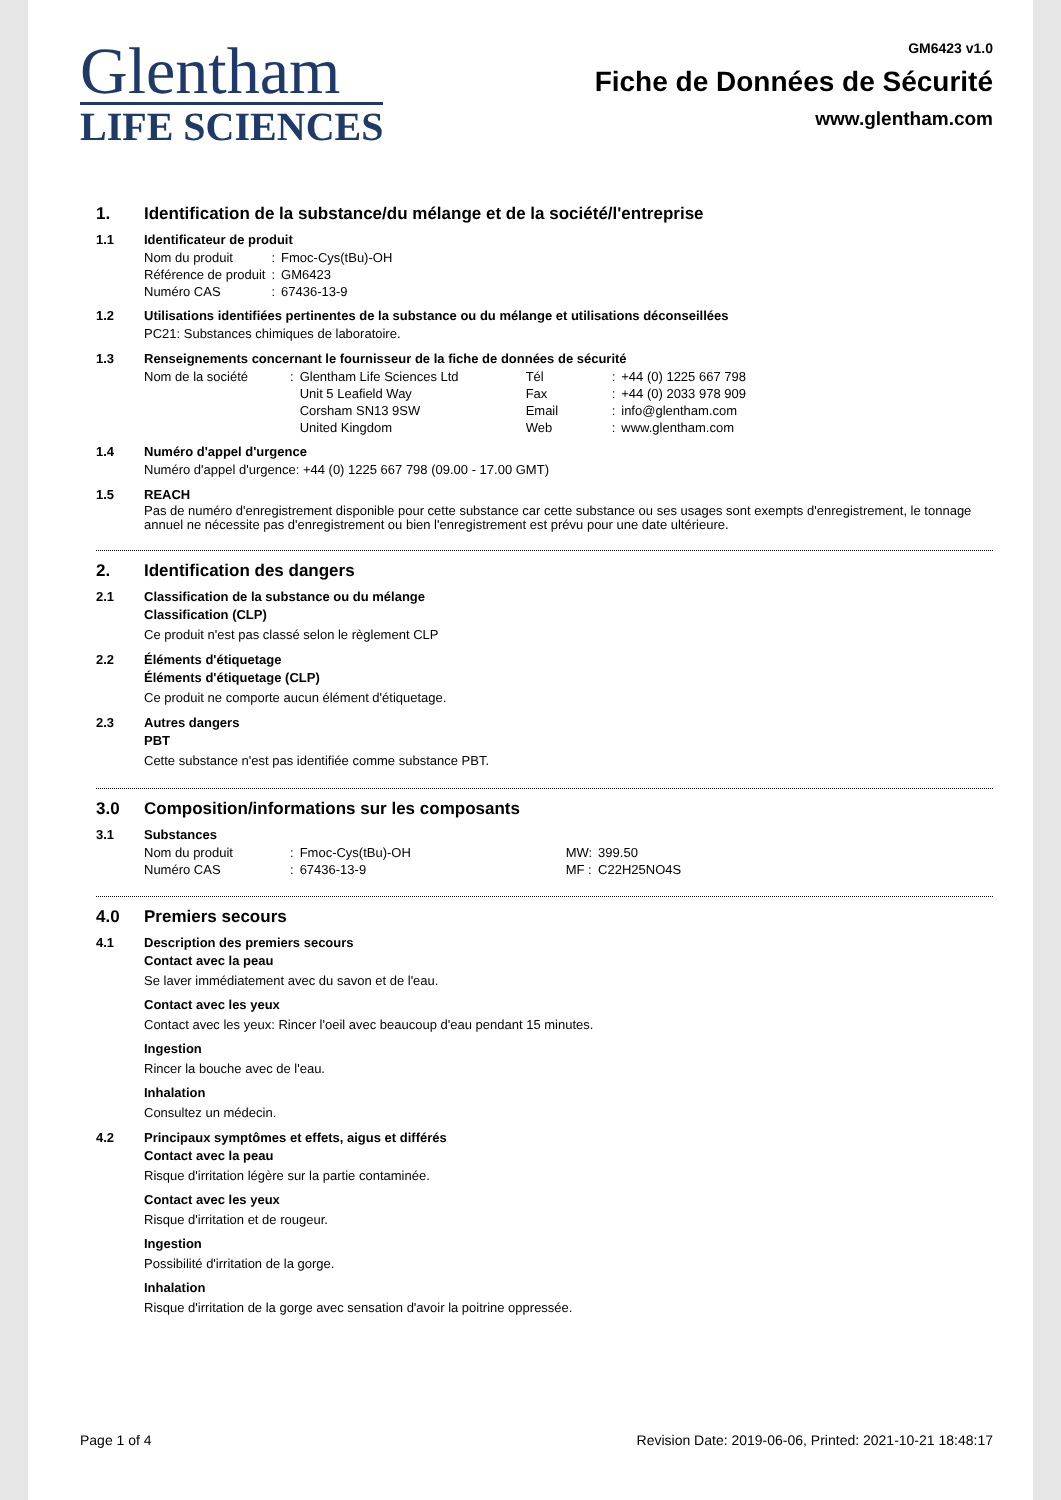Glentham
LIFE SCIENCES
GM6423 v1.0
Fiche de Données de Sécurité
www.glentham.com
1. Identification de la substance/du mélange et de la société/l'entreprise
1.1 Identificateur de produit
| Nom du produit | : | Fmoc-Cys(tBu)-OH |
| Référence de produit | : | GM6423 |
| Numéro CAS | : | 67436-13-9 |
1.2 Utilisations identifiées pertinentes de la substance ou du mélange et utilisations déconseillées
PC21: Substances chimiques de laboratoire.
1.3 Renseignements concernant le fournisseur de la fiche de données de sécurité
| Nom de la société | : | Glentham Life Sciences Ltd | Tél | : | +44 (0) 1225 667 798 |
| | | Unit 5 Leafield Way | Fax | : | +44 (0) 2033 978 909 |
| | | Corsham SN13 9SW | Email | : | info@glentham.com |
| | | United Kingdom | Web | : | www.glentham.com |
1.4 Numéro d'appel d'urgence
Numéro d'appel d'urgence: +44 (0) 1225 667 798 (09.00 - 17.00 GMT)
1.5 REACH
Pas de numéro d'enregistrement disponible pour cette substance car cette substance ou ses usages sont exempts d'enregistrement, le tonnage annuel ne nécessite pas d'enregistrement ou bien l'enregistrement est prévu pour une date ultérieure.
2. Identification des dangers
2.1 Classification de la substance ou du mélange
Classification (CLP)
Ce produit n'est pas classé selon le règlement CLP
2.2 Éléments d'étiquetage
Éléments d'étiquetage (CLP)
Ce produit ne comporte aucun élément d'étiquetage.
2.3 Autres dangers
PBT
Cette substance n'est pas identifiée comme substance PBT.
3.0 Composition/informations sur les composants
3.1 Substances
| Nom du produit | : | Fmoc-Cys(tBu)-OH | MW: | 399.50 |
| Numéro CAS | : | 67436-13-9 | MF : | C22H25NO4S |
4.0 Premiers secours
4.1 Description des premiers secours
Contact avec la peau
Se laver immédiatement avec du savon et de l'eau.
Contact avec les yeux
Contact avec les yeux: Rincer l'oeil avec beaucoup d'eau pendant 15 minutes.
Ingestion
Rincer la bouche avec de l'eau.
Inhalation
Consultez un médecin.
4.2 Principaux symptômes et effets, aigus et différés
Contact avec la peau
Risque d'irritation légère sur la partie contaminée.
Contact avec les yeux
Risque d'irritation et de rougeur.
Ingestion
Possibilité d'irritation de la gorge.
Inhalation
Risque d'irritation de la gorge avec sensation d'avoir la poitrine oppressée.
Page 1 of 4 Revision Date: 2019-06-06, Printed: 2021-10-21 18:48:17